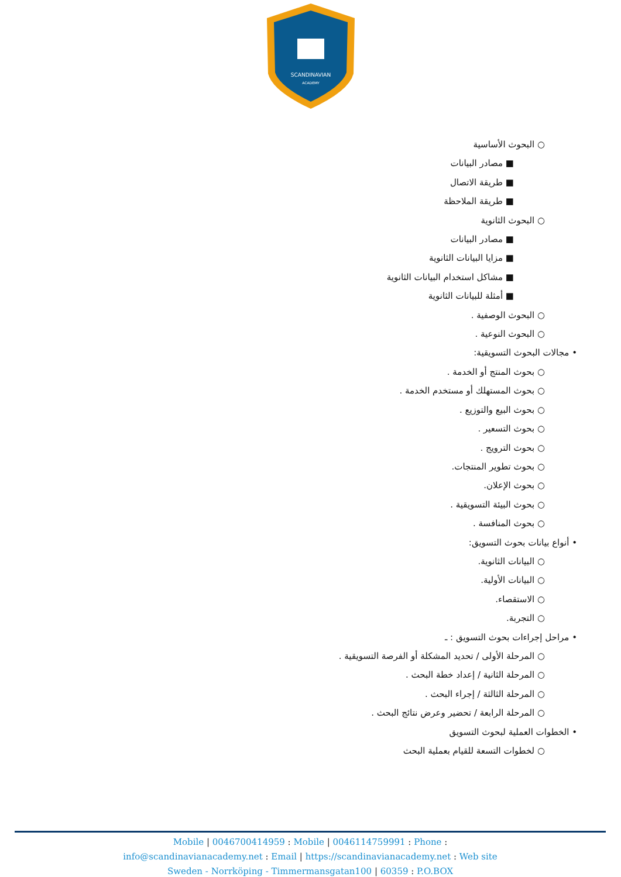SCANDINAVIAN
ACADEMY
○ البحوث الأساسية
■ مصادر البيانات
■ طريقة الاتصال
■ طريقة الملاحظة
○ البحوث الثانوية
■ مصادر البيانات
■ مزايا البيانات الثانوية
■ مشاكل استخدام البيانات الثانوية
■ أمثلة للبيانات الثانوية
○ البحوث الوصفية .
○ البحوث النوعية .
• مجالات البحوث التسويقية:
○ بحوث المنتج أو الخدمة .
○ بحوث المستهلك أو مستخدم الخدمة .
○ بحوث البيع والتوزيع .
○ بحوث التسعير .
○ بحوث الترويج .
○ بحوث تطوير المنتجات.
○ بحوث الإعلان.
○ بحوث البيئة التسويقية .
○ بحوث المنافسة .
• أنواع بيانات بحوث التسويق:
○ البيانات الثانوية.
○ البيانات الأولية.
○ الاستقصاء.
○ التجربة.
• مراحل إجراءات بحوث التسويق : ـ
○ المرحلة الأولى / تحديد المشكلة أو الفرصة التسويقية .
○ المرحلة الثانية / إعداد خطة البحث .
○ المرحلة الثالثة / إجراء البحث .
○ المرحلة الرابعة / تحضير وعرض نتائج البحث .
• الخطوات العملية لبحوث التسويق
○ لخطوات التسعة للقيام بعملية البحث
Mobile | 0046700414959 : Mobile | 0046114759991 : Phone :
info@scandinavianacademy.net : Email | https://scandinavianacademy.net : Web site
Sweden - Norrköping - Timmermansgatan100 | 60359 : P.O.BOX